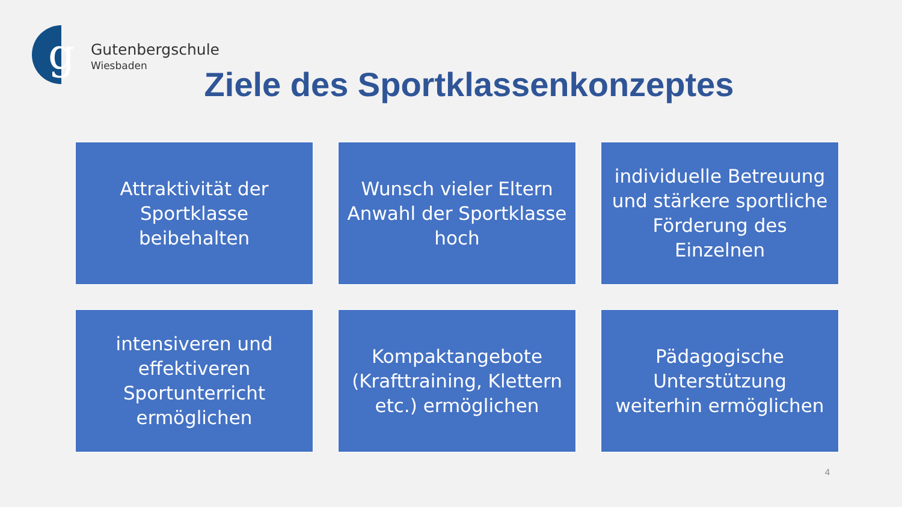g
Gutenbergschule
Wiesbaden
Ziele des Sportklassenkonzeptes
Attraktivität der Sportklasse beibehalten
Wunsch vieler Eltern Anwahl der Sportklasse hoch
individuelle Betreuung und stärkere sportliche Förderung des Einzelnen
intensiveren und effektiveren Sportunterricht ermöglichen
Kompaktangebote (Krafttraining, Klettern etc.) ermöglichen
Pädagogische Unterstützung weiterhin ermöglichen
4